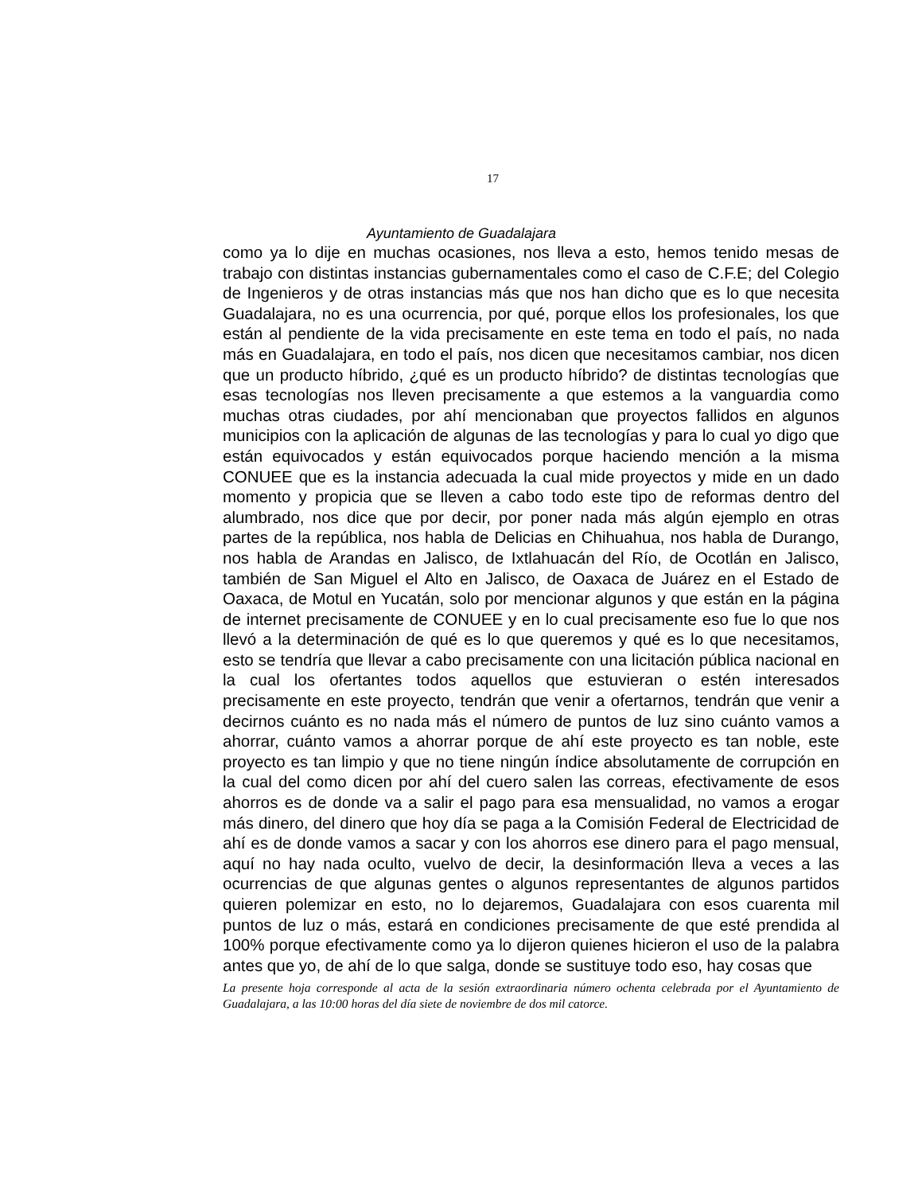17
Ayuntamiento de Guadalajara
como ya lo dije en muchas ocasiones, nos lleva a esto, hemos tenido mesas de trabajo con distintas instancias gubernamentales como el caso de C.F.E; del Colegio de Ingenieros y de otras instancias más que nos han dicho que es lo que necesita Guadalajara, no es una ocurrencia, por qué, porque ellos los profesionales, los que están al pendiente de la vida precisamente en este tema en todo el país, no nada más en Guadalajara, en todo el país, nos dicen que necesitamos cambiar, nos dicen que un producto híbrido, ¿qué es un producto híbrido? de distintas tecnologías que esas tecnologías nos lleven precisamente a que estemos a la vanguardia como muchas otras ciudades, por ahí mencionaban que proyectos fallidos en algunos municipios con la aplicación de algunas de las tecnologías y para lo cual yo digo que están equivocados y están equivocados porque haciendo mención a la misma CONUEE que es la instancia adecuada la cual mide proyectos y mide en un dado momento y propicia que se lleven a cabo todo este tipo de reformas dentro del alumbrado, nos dice que por decir, por poner nada más algún ejemplo en otras partes de la república, nos habla de Delicias en Chihuahua, nos habla de Durango, nos habla de Arandas en Jalisco, de Ixtlahuacán del Río, de Ocotlán en Jalisco, también de San Miguel el Alto en Jalisco, de Oaxaca de Juárez en el Estado de Oaxaca, de Motul en Yucatán, solo por mencionar algunos y que están en la página de internet precisamente de CONUEE y en lo cual precisamente eso fue lo que nos llevó a la determinación de qué es lo que queremos y qué es lo que necesitamos, esto se tendría que llevar a cabo precisamente con una licitación pública nacional en la cual los ofertantes todos aquellos que estuvieran o estén interesados precisamente en este proyecto, tendrán que venir a ofertarnos, tendrán que venir a decirnos cuánto es no nada más el número de puntos de luz sino cuánto vamos a ahorrar, cuánto vamos a ahorrar porque de ahí este proyecto es tan noble, este proyecto es tan limpio y que no tiene ningún índice absolutamente de corrupción en la cual del como dicen por ahí del cuero salen las correas, efectivamente de esos ahorros es de donde va a salir el pago para esa mensualidad, no vamos a erogar más dinero, del dinero que hoy día se paga a la Comisión Federal de Electricidad de ahí es de donde vamos a sacar y con los ahorros ese dinero para el pago mensual, aquí no hay nada oculto, vuelvo de decir, la desinformación lleva a veces a las ocurrencias de que algunas gentes o algunos representantes de algunos partidos quieren polemizar en esto, no lo dejaremos, Guadalajara con esos cuarenta mil puntos de luz o más, estará en condiciones precisamente de que esté prendida al 100% porque efectivamente como ya lo dijeron quienes hicieron el uso de la palabra antes que yo, de ahí de lo que salga, donde se sustituye todo eso, hay cosas que
La presente hoja corresponde al acta de la sesión extraordinaria número ochenta celebrada por el Ayuntamiento de Guadalajara, a las 10:00 horas del día siete de noviembre de dos mil catorce.